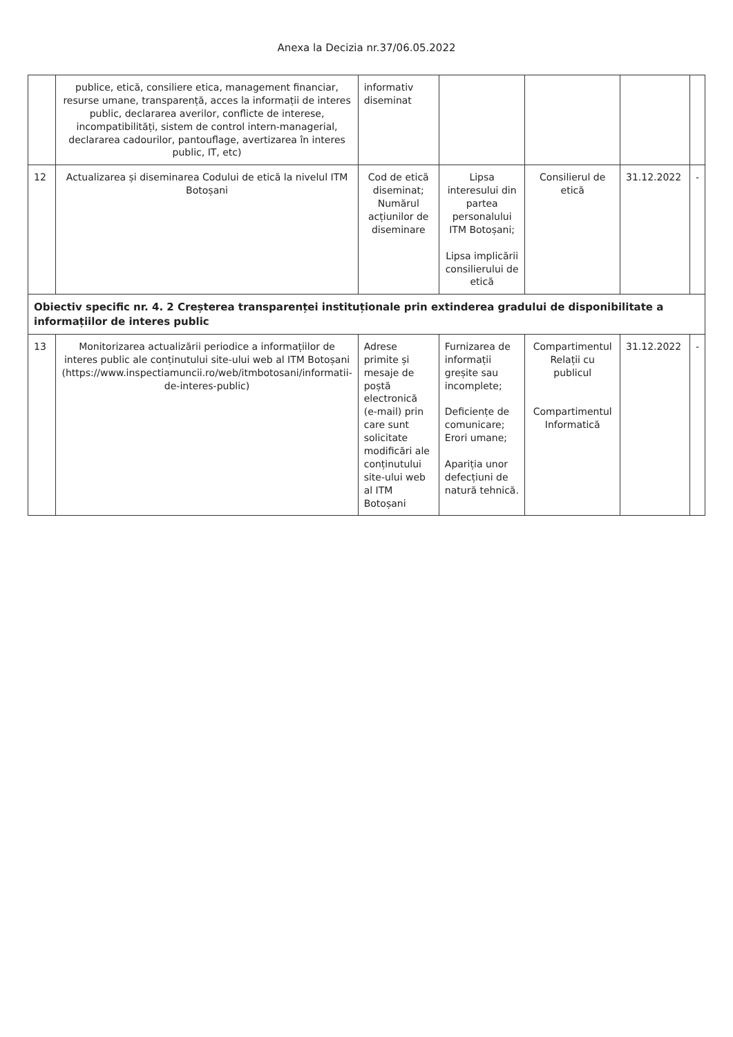Anexa la Decizia nr.37/06.05.2022
| | publice, etică, consiliere etica, management financiar, resurse umane, transparență, acces la informații de interes public, declararea averilor, conflicte de interese, incompatibilități, sistem de control intern-managerial, declararea cadourilor, pantouflage, avertizarea în interes public, IT, etc) | informativ diseminat | | | | |
| 12 | Actualizarea și diseminarea Codului de etică la nivelul ITM Botoșani | Cod de etică diseminat; Numărul acțiunilor de diseminare | Lipsa interesului din partea personalului ITM Botoșani; Lipsa implicării consilierului de etică | Consilierul de etică | 31.12.2022 | - |
| Obiectiv specific nr. 4. 2 Creșterea transparenței instituționale prin extinderea gradului de disponibilitate a informațiilor de interes public | | | | | | |
| 13 | Monitorizarea actualizării periodice a informațiilor de interes public ale conținutului site-ului web al ITM Botoșani ( https://www.inspectiamuncii.ro/web/itmbotosani/informatii-de-interes-public ) | Adrese primite și mesaje de poștă electronică (e-mail) prin care sunt solicitate modificări ale conținutului site-ului web al ITM Botoșani | Furnizarea de informații greșite sau incomplete; Deficiențe de comunicare; Erori umane; Apariția unor defecțiuni de natură tehnică. | Compartimentul Relații cu publicul Compartimentul Informatică | 31.12.2022 | - |